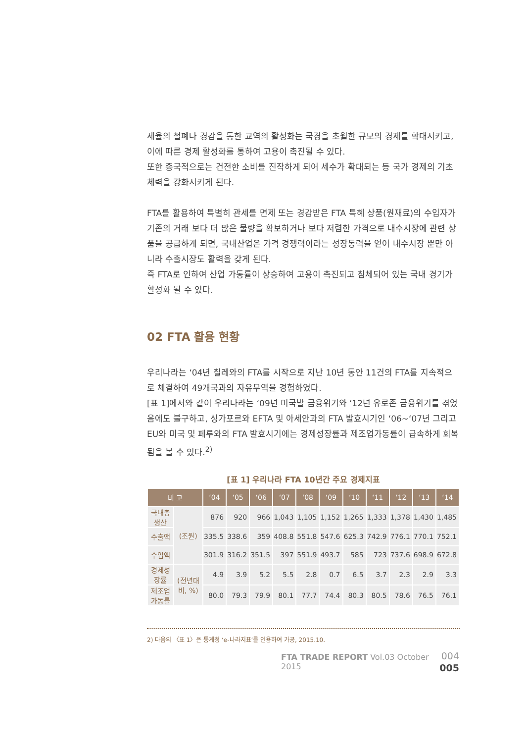세율의 철폐나 경감을 통한 교역의 활성화는 국경을 초월한 규모의 경제를 확대시키고, 이에 따른 경제 활성화를 통하여 고용이 촉진될 수 있다.
또한 종국적으로는 건전한 소비를 진작하게 되어 세수가 확대되는 등 국가 경제의 기초 체력을 강화시키게 된다.
FTA를 활용하여 특별히 관세를 면제 또는 경감받은 FTA 특혜 상품(원재료)의 수입자가 기존의 거래 보다 더 많은 물량을 확보하거나 보다 저렴한 가격으로 내수시장에 관련 상품을 공급하게 되면, 국내산업은 가격 경쟁력이라는 성장동력을 얻어 내수시장 뿐만 아니라 수출시장도 활력을 갖게 된다.
즉 FTA로 인하여 산업 가동률이 상승하여 고용이 촉진되고 침체되어 있는 국내 경기가 활성화 될 수 있다.
02 FTA 활용 현황
우리나라는 ‘04년 칠레와의 FTA를 시작으로 지난 10년 동안 11건의 FTA를 지속적으로 체결하여 49개국과의 자유무역을 경험하였다.
[표 1]에서와 같이 우리나라는 ‘09년 미국발 금융위기와 ‘12년 유로존 금융위기를 겪었음에도 불구하고, 싱가포르와 EFTA 및 아세안과의 FTA 발효시기인 ‘06~‘07년 그리고 EU와 미국 및 페루와의 FTA 발효시기에는 경제성장률과 제조업가동률이 급속하게 회복됨을 볼 수 있다.<sup>2)</sup>
[표 1] 우리나라 FTA 10년간 주요 경제지표
| 비 고 | | ‘04 | ‘05 | ‘06 | ‘07 | ‘08 | ‘09 | ‘10 | ‘11 | ‘12 | ‘13 | ‘14 |
| --- | --- | --- | --- | --- | --- | --- | --- | --- | --- | --- | --- | --- |
| 국내총생산 | (조원) | 876 | 920 | 966 | 1,043 | 1,105 | 1,152 | 1,265 | 1,333 | 1,378 | 1,430 | 1,485 |
| 수출액 | | 335.5 | 338.6 | 359 | 408.8 | 551.8 | 547.6 | 625.3 | 742.9 | 776.1 | 770.1 | 752.1 |
| 수입액 | | 301.9 | 316.2 | 351.5 | 397 | 551.9 | 493.7 | 585 | 723 | 737.6 | 698.9 | 672.8 |
| 경제성장률 | (전년대비, %) | 4.9 | 3.9 | 5.2 | 5.5 | 2.8 | 0.7 | 6.5 | 3.7 | 2.3 | 2.9 | 3.3 |
| 제조업가동률 | | 80.0 | 79.3 | 79.9 | 80.1 | 77.7 | 74.4 | 80.3 | 80.5 | 78.6 | 76.5 | 76.1 |
2) 다음의 〈표 1〉은 통계청 ‘e-나라지표’를 인용하여 가공, 2015.10.
FTA TRADE REPORT Vol.03 October 2015
004
005